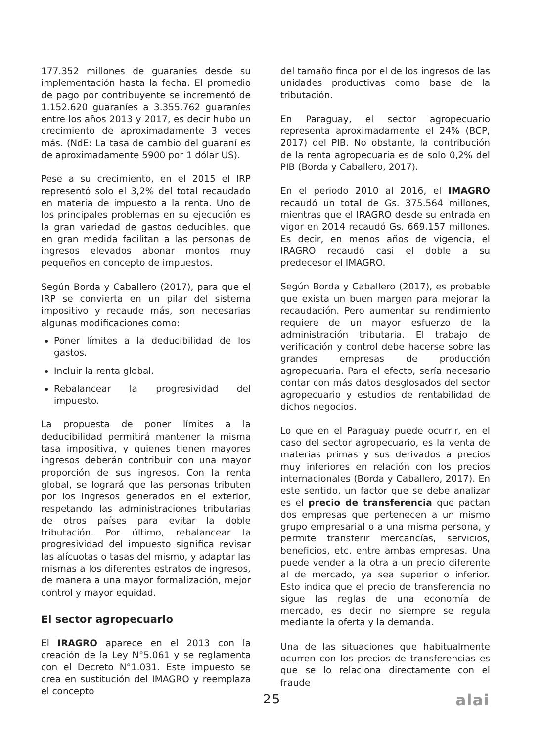177.352 millones de guaraníes desde su implementación hasta la fecha. El promedio de pago por contribuyente se incrementó de 1.152.620 guaraníes a 3.355.762 guaraníes entre los años 2013 y 2017, es decir hubo un crecimiento de aproximadamente 3 veces más. (NdE: La tasa de cambio del guaraní es de aproximadamente 5900 por 1 dólar US).
Pese a su crecimiento, en el 2015 el IRP representó solo el 3,2% del total recaudado en materia de impuesto a la renta. Uno de los principales problemas en su ejecución es la gran variedad de gastos deducibles, que en gran medida facilitan a las personas de ingresos elevados abonar montos muy pequeños en concepto de impuestos.
Según Borda y Caballero (2017), para que el IRP se convierta en un pilar del sistema impositivo y recaude más, son necesarias algunas modificaciones como:
Poner límites a la deducibilidad de los gastos.
Incluir la renta global.
Rebalancear la progresividad del impuesto.
La propuesta de poner límites a la deducibilidad permitirá mantener la misma tasa impositiva, y quienes tienen mayores ingresos deberán contribuir con una mayor proporción de sus ingresos. Con la renta global, se logrará que las personas tributen por los ingresos generados en el exterior, respetando las administraciones tributarias de otros países para evitar la doble tributación. Por último, rebalancear la progresividad del impuesto significa revisar las alícuotas o tasas del mismo, y adaptar las mismas a los diferentes estratos de ingresos, de manera a una mayor formalización, mejor control y mayor equidad.
El sector agropecuario
El IRAGRO aparece en el 2013 con la creación de la Ley N°5.061 y se reglamenta con el Decreto N°1.031. Este impuesto se crea en sustitución del IMAGRO y reemplaza el concepto
del tamaño finca por el de los ingresos de las unidades productivas como base de la tributación.
En Paraguay, el sector agropecuario representa aproximadamente el 24% (BCP, 2017) del PIB. No obstante, la contribución de la renta agropecuaria es de solo 0,2% del PIB (Borda y Caballero, 2017).
En el periodo 2010 al 2016, el IMAGRO recaudó un total de Gs. 375.564 millones, mientras que el IRAGRO desde su entrada en vigor en 2014 recaudó Gs. 669.157 millones. Es decir, en menos años de vigencia, el IRAGRO recaudó casi el doble a su predecesor el IMAGRO.
Según Borda y Caballero (2017), es probable que exista un buen margen para mejorar la recaudación. Pero aumentar su rendimiento requiere de un mayor esfuerzo de la administración tributaria. El trabajo de verificación y control debe hacerse sobre las grandes empresas de producción agropecuaria. Para el efecto, sería necesario contar con más datos desglosados del sector agropecuario y estudios de rentabilidad de dichos negocios.
Lo que en el Paraguay puede ocurrir, en el caso del sector agropecuario, es la venta de materias primas y sus derivados a precios muy inferiores en relación con los precios internacionales (Borda y Caballero, 2017). En este sentido, un factor que se debe analizar es el precio de transferencia que pactan dos empresas que pertenecen a un mismo grupo empresarial o a una misma persona, y permite transferir mercancías, servicios, beneficios, etc. entre ambas empresas. Una puede vender a la otra a un precio diferente al de mercado, ya sea superior o inferior. Esto indica que el precio de transferencia no sigue las reglas de una economía de mercado, es decir no siempre se regula mediante la oferta y la demanda.
Una de las situaciones que habitualmente ocurren con los precios de transferencias es que se lo relaciona directamente con el fraude
25 alai